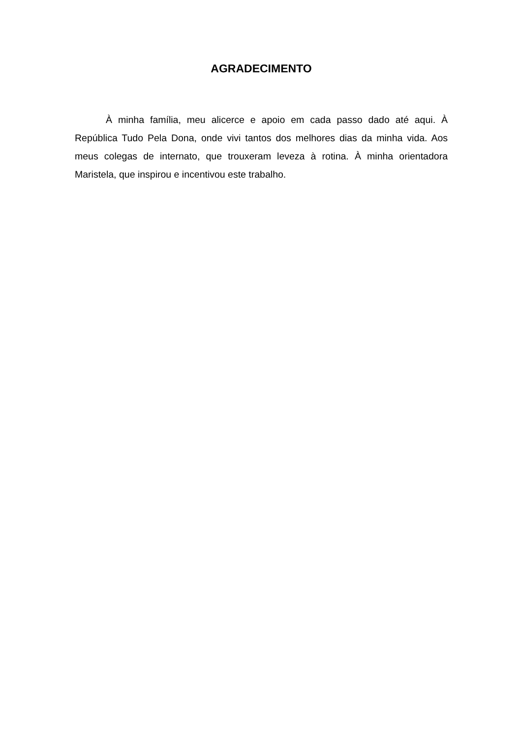AGRADECIMENTO
À minha família, meu alicerce e apoio em cada passo dado até aqui. À República Tudo Pela Dona, onde vivi tantos dos melhores dias da minha vida. Aos meus colegas de internato, que trouxeram leveza à rotina. À minha orientadora Maristela, que inspirou e incentivou este trabalho.